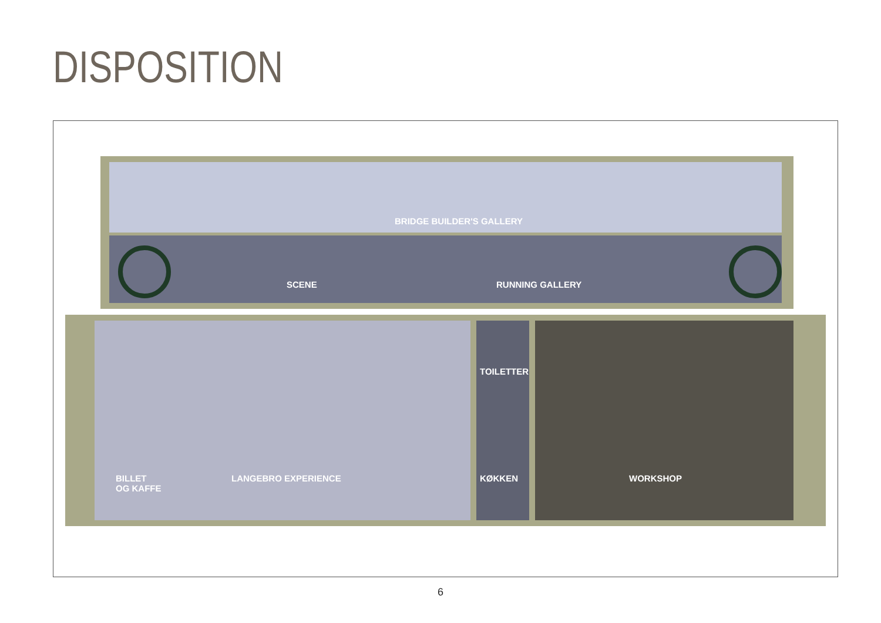DISPOSITION
BRIDGE BUILDER'S GALLERY
SCENE RUNNING GALLERY
TOILETTER
BILLET
OG KAFFE
LANGEBRO EXPERIENCE KØKKEN WORKSHOP
6